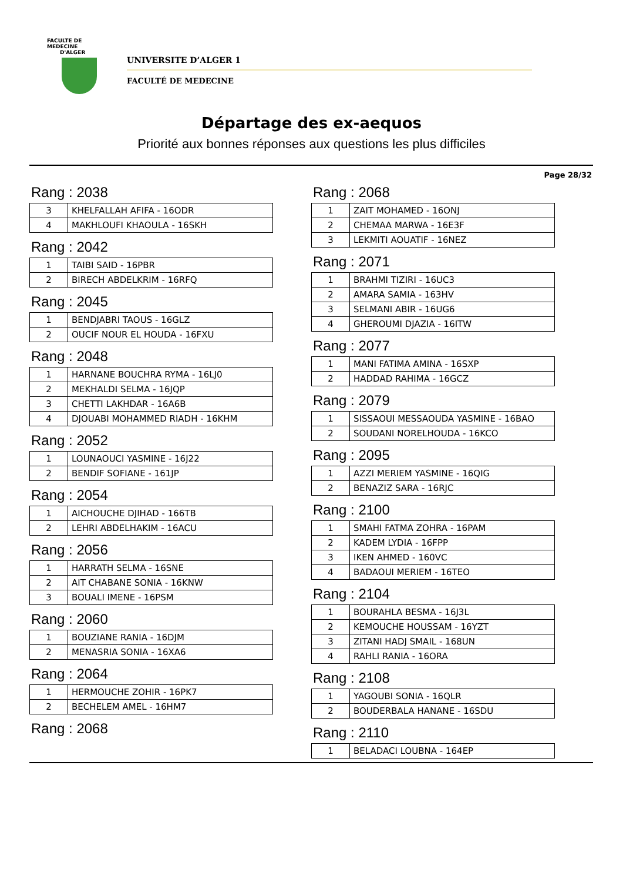FACULTE DE MEDECINE
D'ALGER
UNIVERSITE D’ALGER 1
FACULTÉ DE MEDECINE
Départage des ex-aequos
Priorité aux bonnes réponses aux questions les plus difficiles
Page 28/32
Rang : 2038
| 3 | KHELFALLAH AFIFA - 16ODR |
| 4 | MAKHLOUFI KHAOULA - 16SKH |
Rang : 2042
| 1 | TAIBI SAID - 16PBR |
| 2 | BIRECH ABDELKRIM - 16RFQ |
Rang : 2045
| 1 | BENDJABRI TAOUS - 16GLZ |
| 2 | OUCIF NOUR EL HOUDA - 16FXU |
Rang : 2048
| 1 | HARNANE BOUCHRA RYMA - 16LJ0 |
| 2 | MEKHALDI SELMA - 16JQP |
| 3 | CHETTI LAKHDAR - 16A6B |
| 4 | DJOUABI MOHAMMED RIADH - 16KHM |
Rang : 2052
| 1 | LOUNAOUCI YASMINE - 16J22 |
| 2 | BENDIF SOFIANE - 161JP |
Rang : 2054
| 1 | AICHOUCHE DJIHAD - 166TB |
| 2 | LEHRI ABDELHAKIM - 16ACU |
Rang : 2056
| 1 | HARRATH SELMA - 16SNE |
| 2 | AIT CHABANE SONIA - 16KNW |
| 3 | BOUALI IMENE - 16PSM |
Rang : 2060
| 1 | BOUZIANE RANIA - 16DJM |
| 2 | MENASRIA SONIA - 16XA6 |
Rang : 2064
| 1 | HERMOUCHE ZOHIR - 16PK7 |
| 2 | BECHELEM AMEL - 16HM7 |
Rang : 2068
Rang : 2068
| 1 | ZAIT MOHAMED - 16ONJ |
| 2 | CHEMAA MARWA - 16E3F |
| 3 | LEKMITI AOUATIF - 16NEZ |
Rang : 2071
| 1 | BRAHMI TIZIRI - 16UC3 |
| 2 | AMARA SAMIA - 163HV |
| 3 | SELMANI ABIR - 16UG6 |
| 4 | GHEROUMI DJAZIA - 16ITW |
Rang : 2077
| 1 | MANI FATIMA AMINA - 16SXP |
| 2 | HADDAD RAHIMA - 16GCZ |
Rang : 2079
| 1 | SISSAOUI MESSAOUDA YASMINE - 16BAO |
| 2 | SOUDANI NORELHOUDA - 16KCO |
Rang : 2095
| 1 | AZZI MERIEM YASMINE - 16QIG |
| 2 | BENAZIZ SARA - 16RJC |
Rang : 2100
| 1 | SMAHI FATMA ZOHRA - 16PAM |
| 2 | KADEM LYDIA - 16FPP |
| 3 | IKEN AHMED - 160VC |
| 4 | BADAOUI MERIEM - 16TEO |
Rang : 2104
| 1 | BOURAHLA BESMA - 16J3L |
| 2 | KEMOUCHE HOUSSAM - 16YZT |
| 3 | ZITANI HADJ SMAIL - 168UN |
| 4 | RAHLI RANIA - 16ORA |
Rang : 2108
| 1 | YAGOUBI SONIA - 16QLR |
| 2 | BOUDERBALA HANANE - 16SDU |
Rang : 2110
| 1 | BELADACI LOUBNA - 164EP |